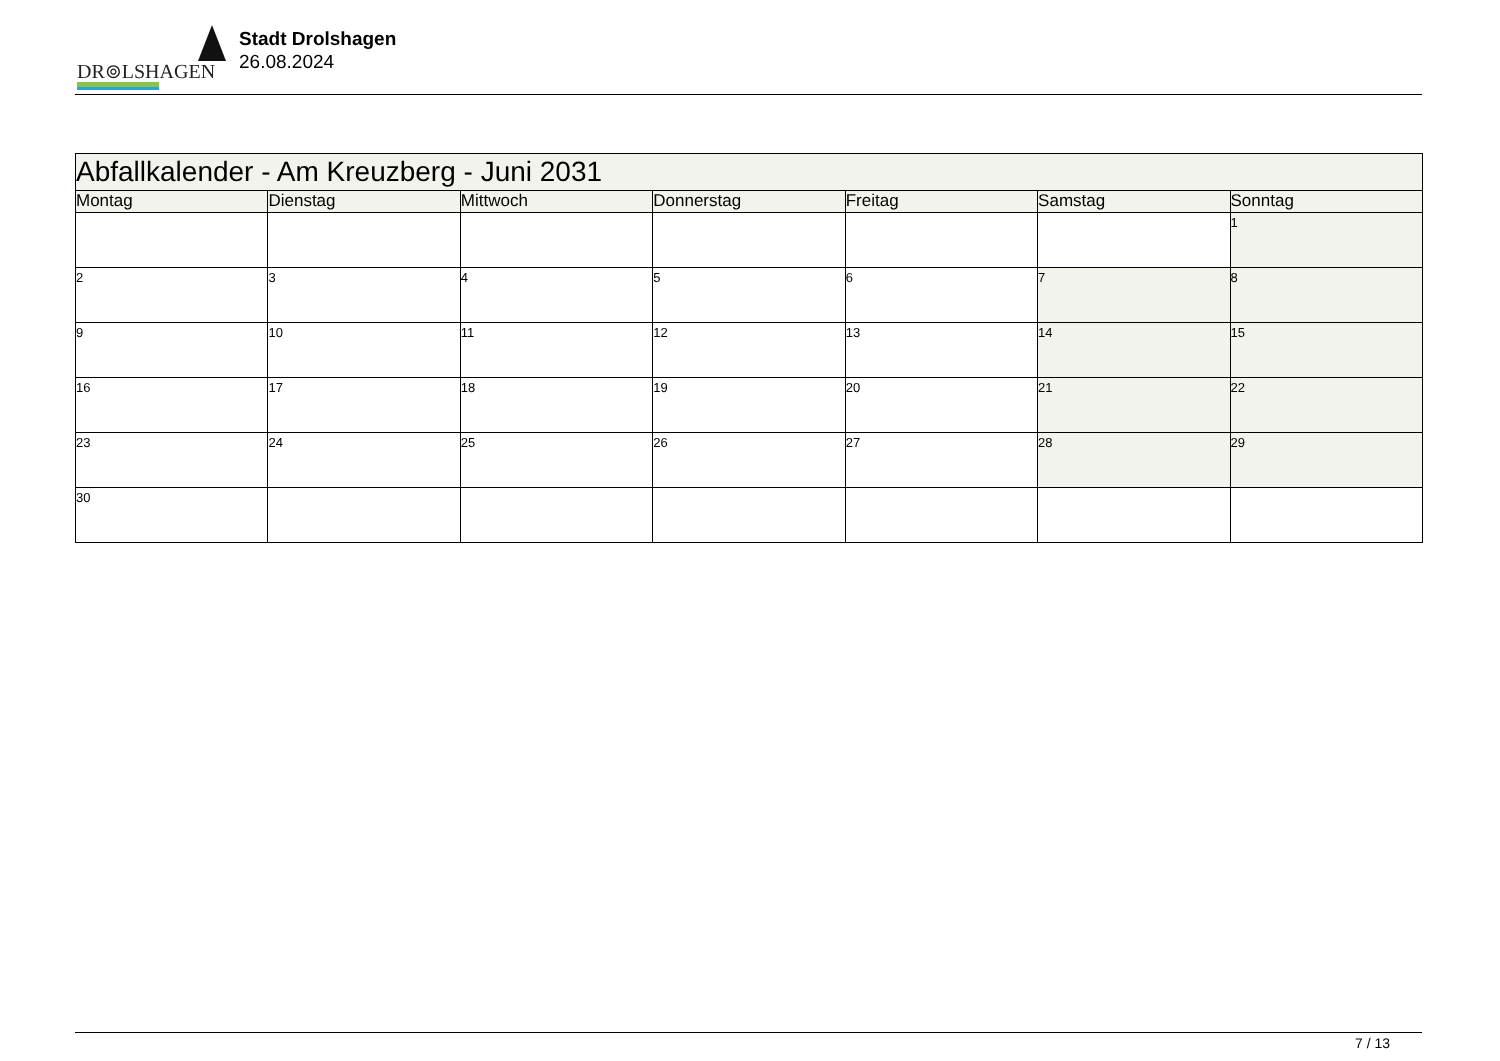DR⊚LSHAGEN
Stadt Drolshagen
26.08.2024
| Abfallkalender - Am Kreuzberg - Juni 2031 | | | | | | |
| Montag | Dienstag | Mittwoch | Donnerstag | Freitag | Samstag | Sonntag |
| | | | | | | 1 |
| 2 | 3 | 4 | 5 | 6 | 7 | 8 |
| 9 | 10 | 11 | 12 | 13 | 14 | 15 |
| 16 | 17 | 18 | 19 | 20 | 21 | 22 |
| 23 | 24 | 25 | 26 | 27 | 28 | 29 |
| 30 | | | | | | |
7 / 13